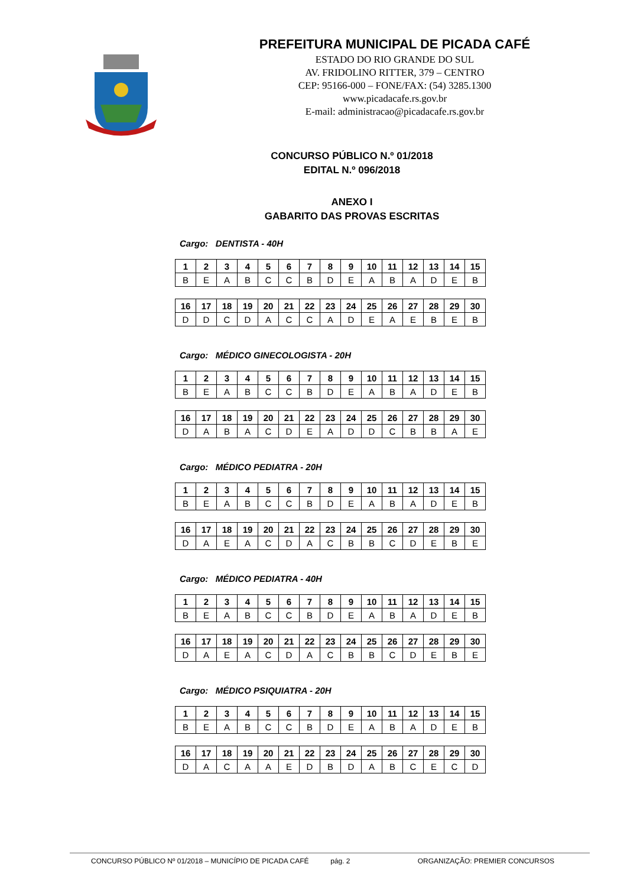PREFEITURA MUNICIPAL DE PICADA CAFÉ
ESTADO DO RIO GRANDE DO SUL
AV. FRIDOLINO RITTER, 379 – CENTRO
CEP: 95166-000 – FONE/FAX: (54) 3285.1300
www.picadacafe.rs.gov.br
E-mail: administracao@picadacafe.rs.gov.br
CONCURSO PÚBLICO N.º 01/2018
EDITAL N.º 096/2018
ANEXO I
GABARITO DAS PROVAS ESCRITAS
Cargo: DENTISTA - 40H
| 1 | 2 | 3 | 4 | 5 | 6 | 7 | 8 | 9 | 10 | 11 | 12 | 13 | 14 | 15 |
| B | E | A | B | C | C | B | D | E | A | B | A | D | E | B |
| 16 | 17 | 18 | 19 | 20 | 21 | 22 | 23 | 24 | 25 | 26 | 27 | 28 | 29 | 30 |
| D | D | C | D | A | C | C | A | D | E | A | E | B | E | B |
Cargo: MÉDICO GINECOLOGISTA - 20H
| 1 | 2 | 3 | 4 | 5 | 6 | 7 | 8 | 9 | 10 | 11 | 12 | 13 | 14 | 15 |
| B | E | A | B | C | C | B | D | E | A | B | A | D | E | B |
| 16 | 17 | 18 | 19 | 20 | 21 | 22 | 23 | 24 | 25 | 26 | 27 | 28 | 29 | 30 |
| D | A | B | A | C | D | E | A | D | D | C | B | B | A | E |
Cargo: MÉDICO PEDIATRA - 20H
| 1 | 2 | 3 | 4 | 5 | 6 | 7 | 8 | 9 | 10 | 11 | 12 | 13 | 14 | 15 |
| B | E | A | B | C | C | B | D | E | A | B | A | D | E | B |
| 16 | 17 | 18 | 19 | 20 | 21 | 22 | 23 | 24 | 25 | 26 | 27 | 28 | 29 | 30 |
| D | A | E | A | C | D | A | C | B | B | C | D | E | B | E |
Cargo: MÉDICO PEDIATRA - 40H
| 1 | 2 | 3 | 4 | 5 | 6 | 7 | 8 | 9 | 10 | 11 | 12 | 13 | 14 | 15 |
| B | E | A | B | C | C | B | D | E | A | B | A | D | E | B |
| 16 | 17 | 18 | 19 | 20 | 21 | 22 | 23 | 24 | 25 | 26 | 27 | 28 | 29 | 30 |
| D | A | E | A | C | D | A | C | B | B | C | D | E | B | E |
Cargo: MÉDICO PSIQUIATRA - 20H
| 1 | 2 | 3 | 4 | 5 | 6 | 7 | 8 | 9 | 10 | 11 | 12 | 13 | 14 | 15 |
| B | E | A | B | C | C | B | D | E | A | B | A | D | E | B |
| 16 | 17 | 18 | 19 | 20 | 21 | 22 | 23 | 24 | 25 | 26 | 27 | 28 | 29 | 30 |
| D | A | C | A | A | E | D | B | D | A | B | C | E | C | D |
CONCURSO PÚBLICO Nº 01/2018 – MUNICÍPIO DE PICADA CAFÉ pág. 2 ORGANIZAÇÃO: PREMIER CONCURSOS